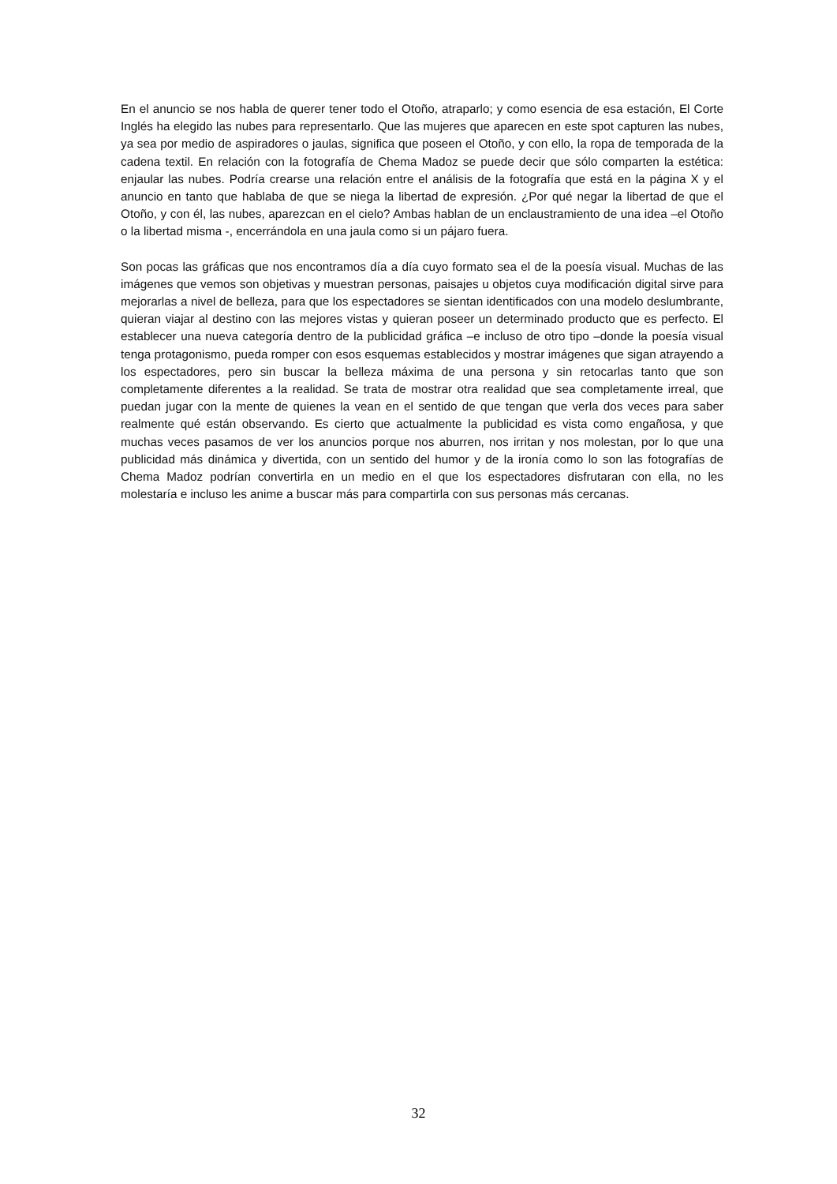En el anuncio se nos habla de querer tener todo el Otoño, atraparlo; y como esencia de esa estación, El Corte Inglés ha elegido las nubes para representarlo. Que las mujeres que aparecen en este spot capturen las nubes, ya sea por medio de aspiradores o jaulas, significa que poseen el Otoño, y con ello, la ropa de temporada de la cadena textil. En relación con la fotografía de Chema Madoz se puede decir que sólo comparten la estética: enjaular las nubes. Podría crearse una relación entre el análisis de la fotografía que está en la página X y el anuncio en tanto que hablaba de que se niega la libertad de expresión. ¿Por qué negar la libertad de que el Otoño, y con él, las nubes, aparezcan en el cielo? Ambas hablan de un enclaustramiento de una idea –el Otoño o la libertad misma -, encerrándola en una jaula como si un pájaro fuera.
Son pocas las gráficas que nos encontramos día a día cuyo formato sea el de la poesía visual. Muchas de las imágenes que vemos son objetivas y muestran personas, paisajes u objetos cuya modificación digital sirve para mejorarlas a nivel de belleza, para que los espectadores se sientan identificados con una modelo deslumbrante, quieran viajar al destino con las mejores vistas y quieran poseer un determinado producto que es perfecto. El establecer una nueva categoría dentro de la publicidad gráfica –e incluso de otro tipo –donde la poesía visual tenga protagonismo, pueda romper con esos esquemas establecidos y mostrar imágenes que sigan atrayendo a los espectadores, pero sin buscar la belleza máxima de una persona y sin retocarlas tanto que son completamente diferentes a la realidad. Se trata de mostrar otra realidad que sea completamente irreal, que puedan jugar con la mente de quienes la vean en el sentido de que tengan que verla dos veces para saber realmente qué están observando. Es cierto que actualmente la publicidad es vista como engañosa, y que muchas veces pasamos de ver los anuncios porque nos aburren, nos irritan y nos molestan, por lo que una publicidad más dinámica y divertida, con un sentido del humor y de la ironía como lo son las fotografías de Chema Madoz podrían convertirla en un medio en el que los espectadores disfrutaran con ella, no les molestaría e incluso les anime a buscar más para compartirla con sus personas más cercanas.
32